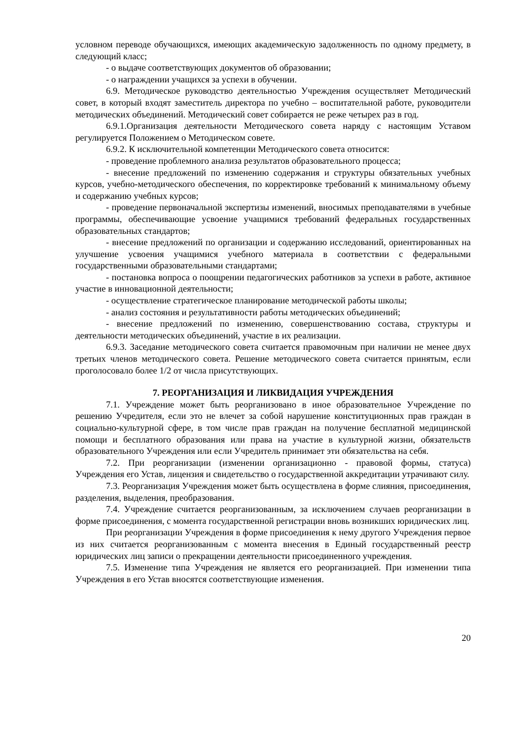условном переводе обучающихся, имеющих академическую задолженность по одному предмету, в следующий класс;
- о выдаче соответствующих документов об образовании;
- о награждении учащихся за успехи в обучении.
6.9. Методическое руководство деятельностью Учреждения осуществляет Методический совет, в который входят заместитель директора по учебно – воспитательной работе, руководители методических объединений. Методический совет собирается не реже четырех раз в год.
6.9.1.Организация деятельности Методического совета наряду с настоящим Уставом регулируется Положением о Методическом совете.
6.9.2. К исключительной компетенции Методического совета относится:
- проведение проблемного анализа результатов образовательного процесса;
- внесение предложений по изменению содержания и структуры обязательных учебных курсов, учебно-методического обеспечения, по корректировке требований к минимальному объему и содержанию учебных курсов;
- проведение первоначальной экспертизы изменений, вносимых преподавателями в учебные программы, обеспечивающие усвоение учащимися требований федеральных государственных образовательных стандартов;
- внесение предложений по организации и содержанию исследований, ориентированных на улучшение усвоения учащимися учебного материала в соответствии с федеральными государственными образовательными стандартами;
- постановка вопроса о поощрении педагогических работников за успехи в работе, активное участие в инновационной деятельности;
- осуществление стратегическое планирование методической работы школы;
- анализ состояния и результативности работы методических объединений;
- внесение предложений по изменению, совершенствованию состава, структуры и деятельности методических объединений, участие в их реализации.
6.9.3. Заседание методического совета считается правомочным при наличии не менее двух третьих членов методического совета. Решение методического совета считается принятым, если проголосовало более 1/2 от числа присутствующих.
7. РЕОРГАНИЗАЦИЯ И ЛИКВИДАЦИЯ УЧРЕЖДЕНИЯ
7.1. Учреждение может быть реорганизовано в иное образовательное Учреждение по решению Учредителя, если это не влечет за собой нарушение конституционных прав граждан в социально-культурной сфере, в том числе прав граждан на получение бесплатной медицинской помощи и бесплатного образования или права на участие в культурной жизни, обязательств образовательного Учреждения или если Учредитель принимает эти обязательства на себя.
7.2. При реорганизации (изменении организационно - правовой формы, статуса) Учреждения его Устав, лицензия и свидетельство о государственной аккредитации утрачивают силу.
7.3. Реорганизация Учреждения может быть осуществлена в форме слияния, присоединения, разделения, выделения, преобразования.
7.4. Учреждение считается реорганизованным, за исключением случаев реорганизации в форме присоединения, с момента государственной регистрации вновь возникших юридических лиц.
При реорганизации Учреждения в форме присоединения к нему другого Учреждения первое из них считается реорганизованным с момента внесения в Единый государственный реестр юридических лиц записи о прекращении деятельности присоединенного учреждения.
7.5. Изменение типа Учреждения не является его реорганизацией. При изменении типа Учреждения в его Устав вносятся соответствующие изменения.
20